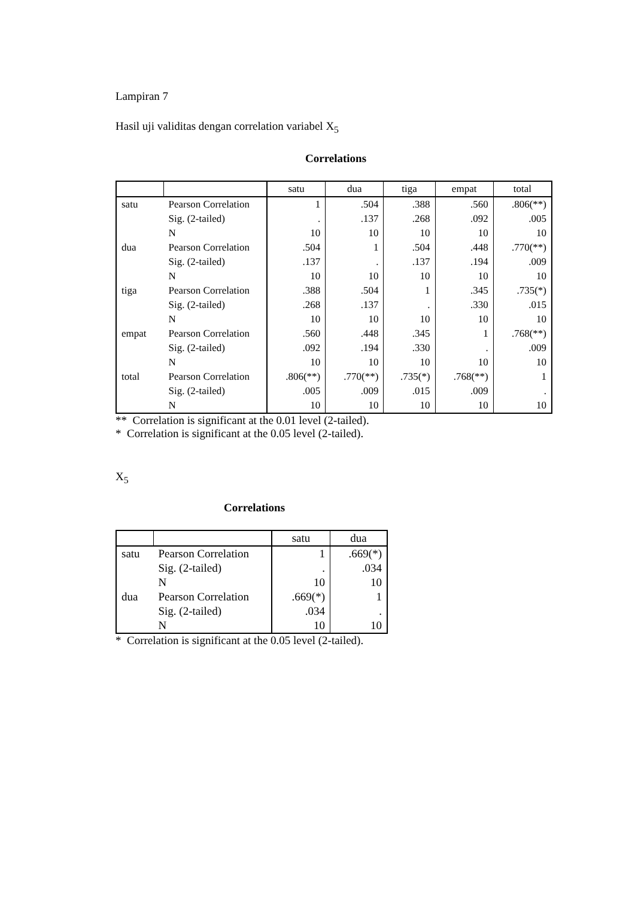Lampiran 7
Hasil uji validitas dengan correlation variabel X<sub>5</sub>
Correlations
| | | satu | dua | tiga | empat | total |
| --- | --- | --- | --- | --- | --- | --- |
| satu | Pearson Correlation | 1 | .504 | .388 | .560 | .806(**) |
| | Sig. (2-tailed) | . | .137 | .268 | .092 | .005 |
| | N | 10 | 10 | 10 | 10 | 10 |
| dua | Pearson Correlation | .504 | 1 | .504 | .448 | .770(**) |
| | Sig. (2-tailed) | .137 | . | .137 | .194 | .009 |
| | N | 10 | 10 | 10 | 10 | 10 |
| tiga | Pearson Correlation | .388 | .504 | 1 | .345 | .735(*) |
| | Sig. (2-tailed) | .268 | .137 | . | .330 | .015 |
| | N | 10 | 10 | 10 | 10 | 10 |
| empat | Pearson Correlation | .560 | .448 | .345 | 1 | .768(**) |
| | Sig. (2-tailed) | .092 | .194 | .330 | . | .009 |
| | N | 10 | 10 | 10 | 10 | 10 |
| total | Pearson Correlation | .806(**) | .770(**) | .735(*) | .768(**) | 1 |
| | Sig. (2-tailed) | .005 | .009 | .015 | .009 | . |
| | N | 10 | 10 | 10 | 10 | 10 |
** Correlation is significant at the 0.01 level (2-tailed).
* Correlation is significant at the 0.05 level (2-tailed).
X<sub>5</sub>
Correlations
| | | satu | dua |
| --- | --- | --- | --- |
| satu | Pearson Correlation | 1 | .669(*) |
| | Sig. (2-tailed) | . | .034 |
| | N | 10 | 10 |
| dua | Pearson Correlation | .669(*) | 1 |
| | Sig. (2-tailed) | .034 | . |
| | N | 10 | 10 |
* Correlation is significant at the 0.05 level (2-tailed).